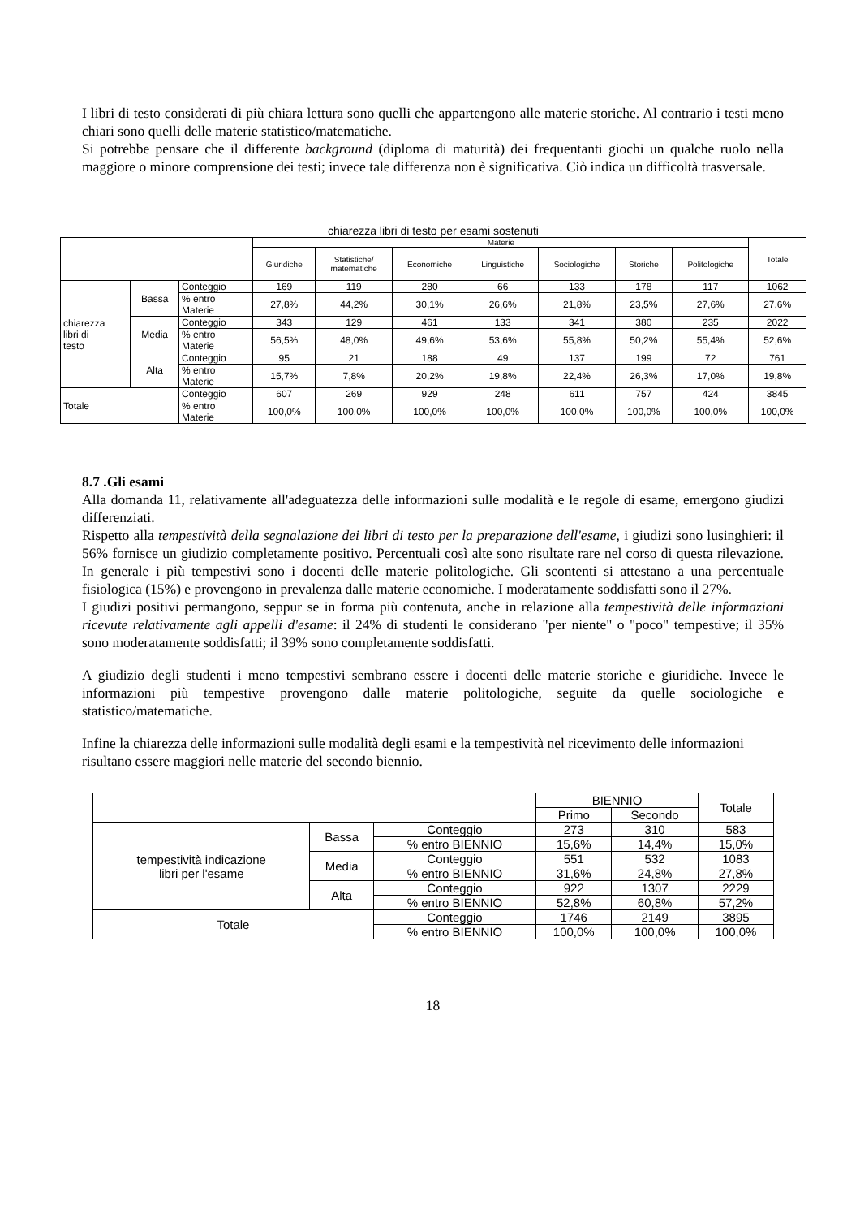I libri di testo considerati di più chiara lettura sono quelli che appartengono alle materie storiche. Al contrario i testi meno chiari sono quelli delle materie statistico/matematiche.
Si potrebbe pensare che il differente background (diploma di maturità) dei frequentanti giochi un qualche ruolo nella maggiore o minore comprensione dei testi; invece tale differenza non è significativa. Ciò indica un difficoltà trasversale.
chiarezza libri di testo per esami sostenuti
| | | | Materie | | | | | | | Totale |
| | | | Giuridiche | Statistiche/ matematiche | Economiche | Linguistiche | Sociologiche | Storiche | Politologiche | |
| chiarezza libri di testo | Bassa | Conteggio | 169 | 119 | 280 | 66 | 133 | 178 | 117 | 1062 |
| | | % entro Materie | 27,8% | 44,2% | 30,1% | 26,6% | 21,8% | 23,5% | 27,6% | 27,6% |
| | Media | Conteggio | 343 | 129 | 461 | 133 | 341 | 380 | 235 | 2022 |
| | | % entro Materie | 56,5% | 48,0% | 49,6% | 53,6% | 55,8% | 50,2% | 55,4% | 52,6% |
| | Alta | Conteggio | 95 | 21 | 188 | 49 | 137 | 199 | 72 | 761 |
| | | % entro Materie | 15,7% | 7,8% | 20,2% | 19,8% | 22,4% | 26,3% | 17,0% | 19,8% |
| Totale | | Conteggio | 607 | 269 | 929 | 248 | 611 | 757 | 424 | 3845 |
| | | % entro Materie | 100,0% | 100,0% | 100,0% | 100,0% | 100,0% | 100,0% | 100,0% | 100,0% |
8.7 .Gli esami
Alla domanda 11, relativamente all'adeguatezza delle informazioni sulle modalità e le regole di esame, emergono giudizi differenziati.
Rispetto alla tempestività della segnalazione dei libri di testo per la preparazione dell'esame, i giudizi sono lusinghieri: il 56% fornisce un giudizio completamente positivo. Percentuali così alte sono risultate rare nel corso di questa rilevazione. In generale i più tempestivi sono i docenti delle materie politologiche. Gli scontenti si attestano a una percentuale fisiologica (15%) e provengono in prevalenza dalle materie economiche. I moderatamente soddisfatti sono il 27%.
I giudizi positivi permangono, seppur se in forma più contenuta, anche in relazione alla tempestività delle informazioni ricevute relativamente agli appelli d'esame: il 24% di studenti le considerano "per niente" o "poco" tempestive; il 35% sono moderatamente soddisfatti; il 39% sono completamente soddisfatti.
A giudizio degli studenti i meno tempestivi sembrano essere i docenti delle materie storiche e giuridiche. Invece le informazioni più tempestive provengono dalle materie politologiche, seguite da quelle sociologiche e statistico/matematiche.
Infine la chiarezza delle informazioni sulle modalità degli esami e la tempestività nel ricevimento delle informazioni risultano essere maggiori nelle materie del secondo biennio.
| | | | BIENNIO | | Totale |
| | | | Primo | Secondo | |
| tempestività indicazione libri per l'esame | Bassa | Conteggio | 273 | 310 | 583 |
| | | % entro BIENNIO | 15,6% | 14,4% | 15,0% |
| | Media | Conteggio | 551 | 532 | 1083 |
| | | % entro BIENNIO | 31,6% | 24,8% | 27,8% |
| | Alta | Conteggio | 922 | 1307 | 2229 |
| | | % entro BIENNIO | 52,8% | 60,8% | 57,2% |
| Totale | | Conteggio | 1746 | 2149 | 3895 |
| | | % entro BIENNIO | 100,0% | 100,0% | 100,0% |
18